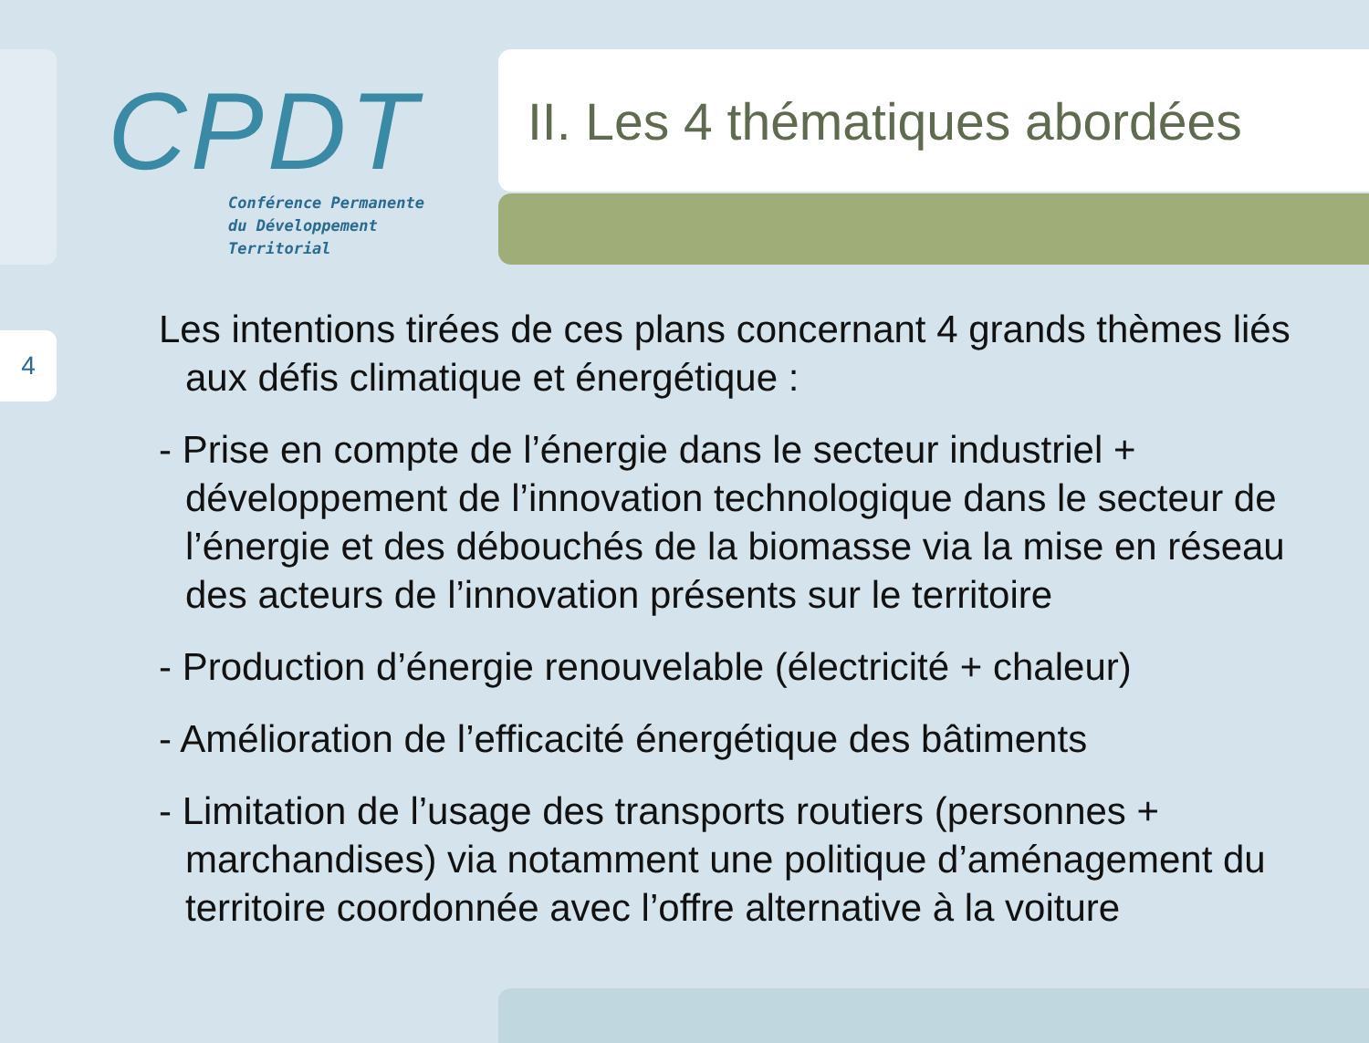4
CPDT
Conférence Permanente
du Développement
Territorial
II. Les 4 thématiques abordées
Les intentions tirées de ces plans concernant 4 grands thèmes liés aux défis climatique et énergétique :
- Prise en compte de l’énergie dans le secteur industriel + développement de l’innovation technologique dans le secteur de l’énergie et des débouchés de la biomasse via la mise en réseau des acteurs de l’innovation présents sur le territoire
- Production d’énergie renouvelable (électricité + chaleur)
- Amélioration de l’efficacité énergétique des bâtiments
- Limitation de l’usage des transports routiers (personnes + marchandises) via notamment une politique d’aménagement du territoire coordonnée avec l’offre alternative à la voiture